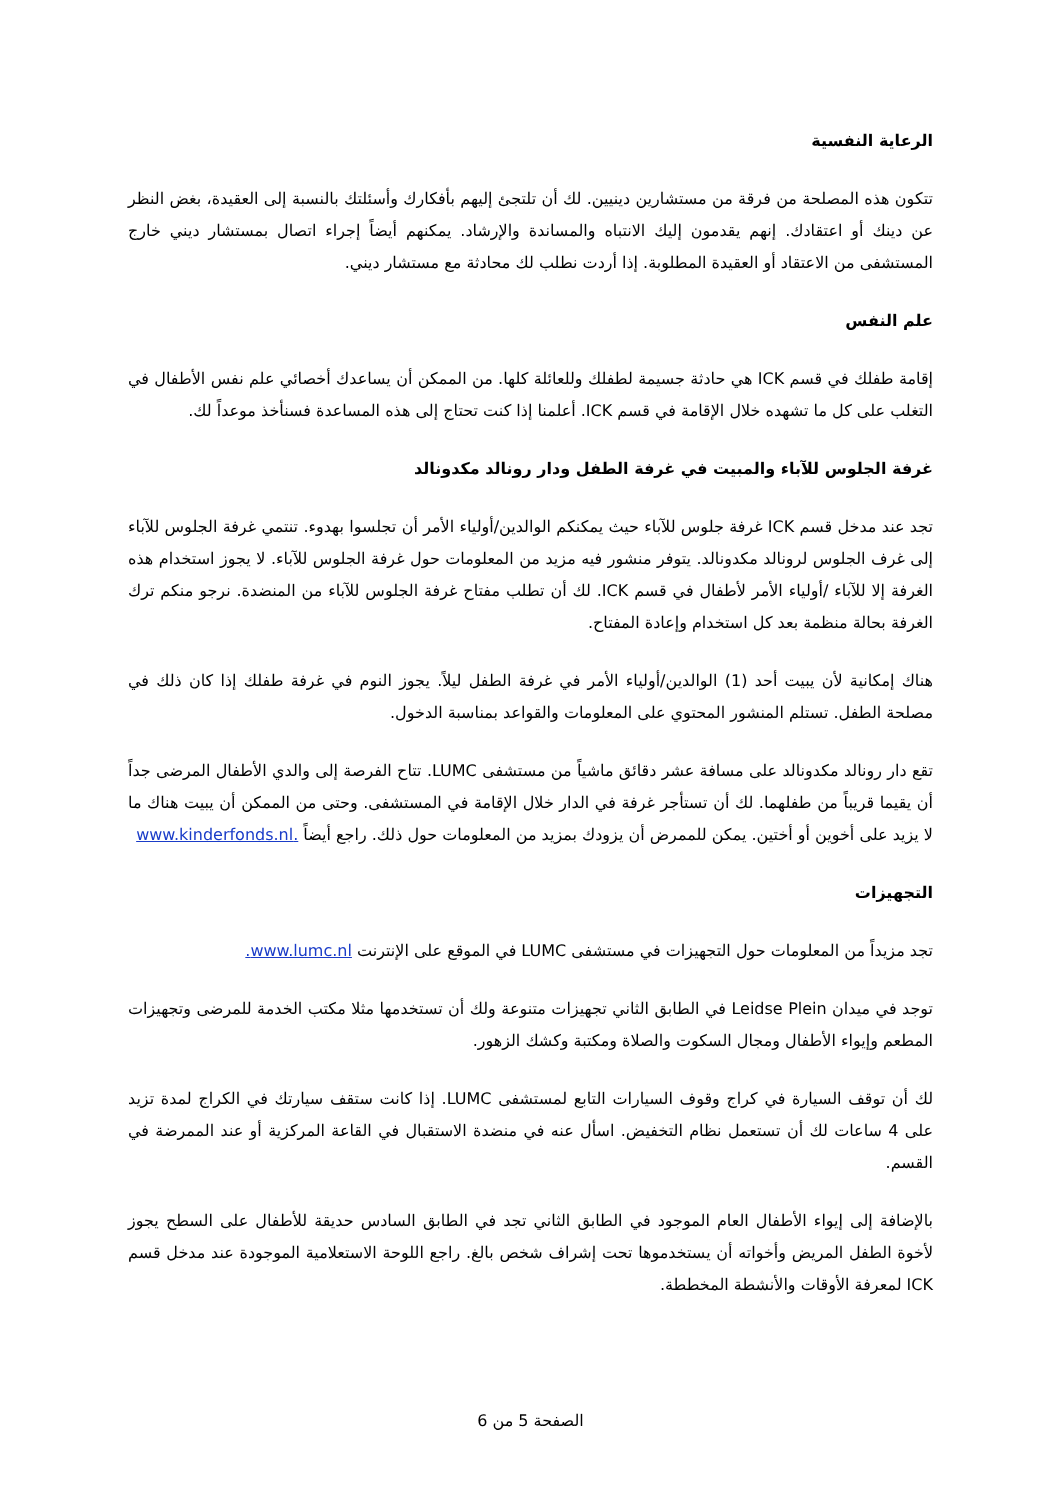الرعاية النفسية
تتكون هذه المصلحة من فرقة من مستشارين دينيين. لك أن تلتجئ إليهم بأفكارك وأسئلتك بالنسبة إلى العقيدة، بغض النظر عن دينك أو اعتقادك. إنهم يقدمون إليك الانتباه والمساندة والإرشاد. يمكنهم أيضاً إجراء اتصال بمستشار ديني خارج المستشفى من الاعتقاد أو العقيدة المطلوبة. إذا أردت نطلب لك محادثة مع مستشار ديني.
علم النفس
إقامة طفلك في قسم ICK هي حادثة جسيمة لطفلك وللعائلة كلها. من الممكن أن يساعدك أخصائي علم نفس الأطفال في التغلب على كل ما تشهده خلال الإقامة في قسم ICK. أعلمنا إذا كنت تحتاج إلى هذه المساعدة فسنأخذ موعداً لك.
غرفة الجلوس للآباء والمبيت في غرفة الطفل ودار رونالد مكدونالد
تجد عند مدخل قسم ICK غرفة جلوس للآباء حيث يمكنكم الوالدين/أولياء الأمر أن تجلسوا بهدوء. تنتمي غرفة الجلوس للآباء إلى غرف الجلوس لرونالد مكدونالد. يتوفر منشور فيه مزيد من المعلومات حول غرفة الجلوس للآباء. لا يجوز استخدام هذه الغرفة إلا للآباء /أولياء الأمر لأطفال في قسم ICK. لك أن تطلب مفتاح غرفة الجلوس للآباء من المنضدة. نرجو منكم ترك الغرفة بحالة منظمة بعد كل استخدام وإعادة المفتاح.
هناك إمكانية لأن يبيت أحد (1) الوالدين/أولياء الأمر في غرفة الطفل ليلاً. يجوز النوم في غرفة طفلك إذا كان ذلك في مصلحة الطفل. تستلم المنشور المحتوي على المعلومات والقواعد بمناسبة الدخول.
تقع دار رونالد مكدونالد على مسافة عشر دقائق ماشياً من مستشفى LUMC. تتاح الفرصة إلى والدي الأطفال المرضى جداً أن يقيما قريباً من طفلهما. لك أن تستأجر غرفة في الدار خلال الإقامة في المستشفى. وحتى من الممكن أن يبيت هناك ما لا يزيد على أخوين أو أختين. يمكن للممرض أن يزودك بمزيد من المعلومات حول ذلك. راجع أيضاً .www.kinderfonds.nl
التجهيزات
تجد مزيداً من المعلومات حول التجهيزات في مستشفى LUMC في الموقع على الإنترنت www.lumc.nl.
توجد في ميدان Leidse Plein في الطابق الثاني تجهيزات متنوعة ولك أن تستخدمها مثلا مكتب الخدمة للمرضى وتجهيزات المطعم وإيواء الأطفال ومجال السكوت والصلاة ومكتبة وكشك الزهور.
لك أن توقف السيارة في كراج وقوف السيارات التابع لمستشفى LUMC. إذا كانت ستقف سيارتك في الكراج لمدة تزيد على 4 ساعات لك أن تستعمل نظام التخفيض. اسأل عنه في منضدة الاستقبال في القاعة المركزية أو عند الممرضة في القسم.
بالإضافة إلى إيواء الأطفال العام الموجود في الطابق الثاني تجد في الطابق السادس حديقة للأطفال على السطح يجوز لأخوة الطفل المريض وأخواته أن يستخدموها تحت إشراف شخص بالغ. راجع اللوحة الاستعلامية الموجودة عند مدخل قسم ICK لمعرفة الأوقات والأنشطة المخططة.
الصفحة 5 من 6